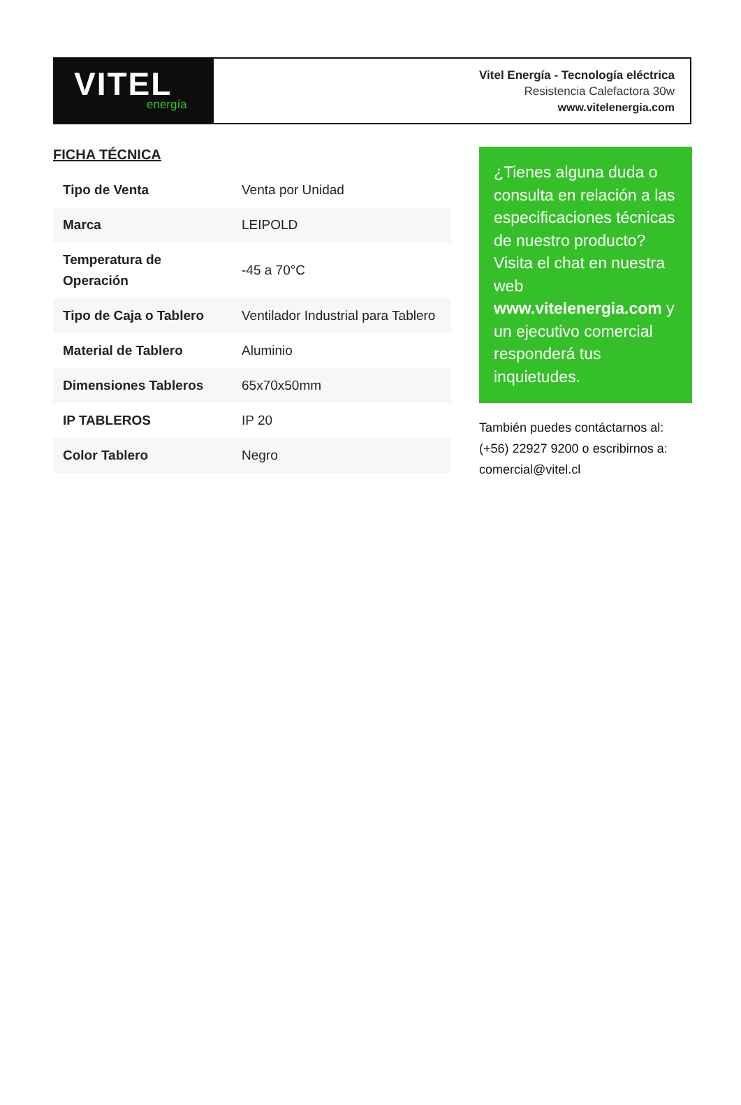VITEL
energía
Vitel Energía - Tecnología eléctrica
Resistencia Calefactora 30w
www.vitelenergia.com
FICHA TÉCNICA
| Tipo de Venta | Venta por Unidad |
| Marca | LEIPOLD |
| Temperatura de Operación | -45 a 70°C |
| Tipo de Caja o Tablero | Ventilador Industrial para Tablero |
| Material de Tablero | Aluminio |
| Dimensiones Tableros | 65x70x50mm |
| IP TABLEROS | IP 20 |
| Color Tablero | Negro |
¿Tienes alguna duda o consulta en relación a las especificaciones técnicas de nuestro producto? Visita el chat en nuestra web www.vitelenergia.com y un ejecutivo comercial responderá tus inquietudes.
También puedes contáctarnos al: (+56) 22927 9200 o escribirnos a: comercial@vitel.cl